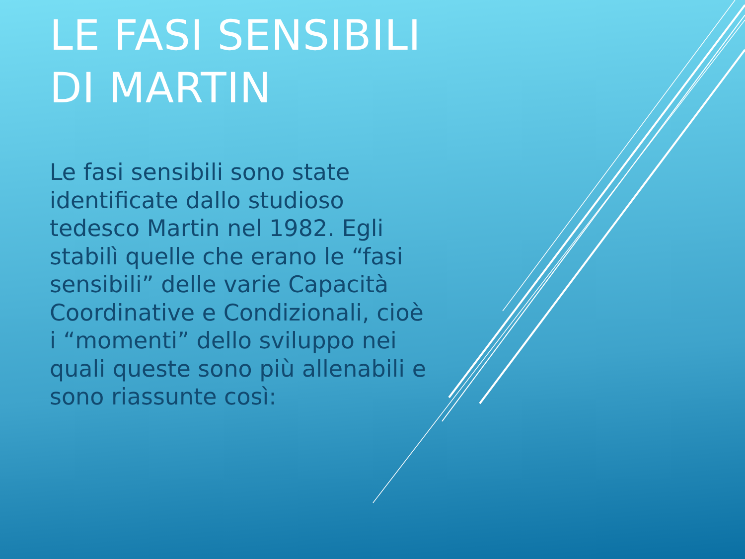LE FASI SENSIBILI DI MARTIN
Le fasi sensibili sono state identificate dallo studioso tedesco Martin nel 1982. Egli stabilì quelle che erano le “fasi sensibili” delle varie Capacità Coordinative e Condizionali, cioè i “momenti” dello sviluppo nei quali queste sono più allenabili e sono riassunte così: